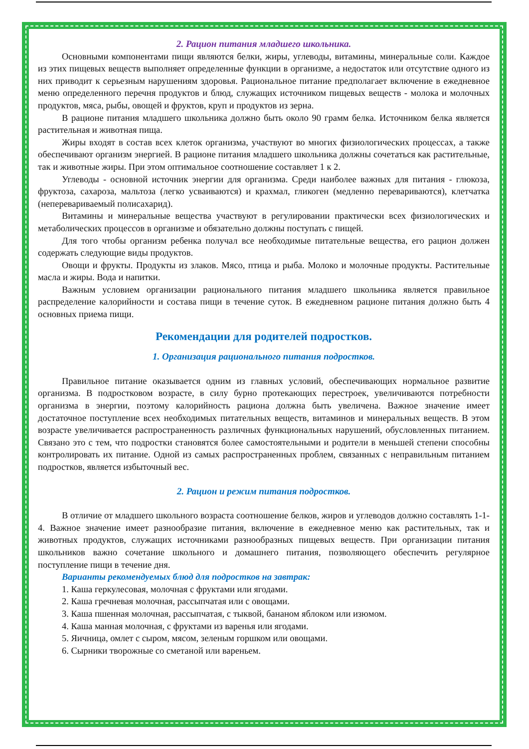2. Рацион питания младшего школьника.
Основными компонентами пищи являются белки, жиры, углеводы, витамины, минеральные соли. Каждое из этих пищевых веществ выполняет определенные функции в организме, а недостаток или отсутствие одного из них приводит к серьезным нарушениям здоровья. Рациональное питание предполагает включение в ежедневное меню определенного перечня продуктов и блюд, служащих источником пищевых веществ - молока и молочных продуктов, мяса, рыбы, овощей и фруктов, круп и продуктов из зерна.
В рационе питания младшего школьника должно быть около 90 грамм белка. Источником белка является растительная и животная пища.
Жиры входят в состав всех клеток организма, участвуют во многих физиологических процессах, а также обеспечивают организм энергией. В рационе питания младшего школьника должны сочетаться как растительные, так и животные жиры. При этом оптимальное соотношение составляет 1 к 2.
Углеводы - основной источник энергии для организма. Среди наиболее важных для питания - глюкоза, фруктоза, сахароза, мальтоза (легко усваиваются) и крахмал, гликоген (медленно перевариваются), клетчатка (неперевариваемый полисахарид).
Витамины и минеральные вещества участвуют в регулировании практически всех физиологических и метаболических процессов в организме и обязательно должны поступать с пищей.
Для того чтобы организм ребенка получал все необходимые питательные вещества, его рацион должен содержать следующие виды продуктов.
Овощи и фрукты. Продукты из злаков. Мясо, птица и рыба. Молоко и молочные продукты. Растительные масла и жиры. Вода и напитки.
Важным условием организации рационального питания младшего школьника является правильное распределение калорийности и состава пищи в течение суток. В ежедневном рационе питания должно быть 4 основных приема пищи.
Рекомендации для родителей подростков.
1. Организация рационального питания подростков.
Правильное питание оказывается одним из главных условий, обеспечивающих нормальное развитие организма. В подростковом возрасте, в силу бурно протекающих перестроек, увеличиваются потребности организма в энергии, поэтому калорийность рациона должна быть увеличена. Важное значение имеет достаточное поступление всех необходимых питательных веществ, витаминов и минеральных веществ. В этом возрасте увеличивается распространенность различных функциональных нарушений, обусловленных питанием. Связано это с тем, что подростки становятся более самостоятельными и родители в меньшей степени способны контролировать их питание. Одной из самых распространенных проблем, связанных с неправильным питанием подростков, является избыточный вес.
2. Рацион и режим питания подростков.
В отличие от младшего школьного возраста соотношение белков, жиров и углеводов должно составлять 1-1-4. Важное значение имеет разнообразие питания, включение в ежедневное меню как растительных, так и животных продуктов, служащих источниками разнообразных пищевых веществ. При организации питания школьников важно сочетание школьного и домашнего питания, позволяющего обеспечить регулярное поступление пищи в течение дня.
Варианты рекомендуемых блюд для подростков на завтрак:
1. Каша геркулесовая, молочная с фруктами или ягодами.
2. Каша гречневая молочная, рассыпчатая или с овощами.
3. Каша пшенная молочная, рассыпчатая, с тыквой, бананом яблоком или изюмом.
4. Каша манная молочная, с фруктами из варенья или ягодами.
5. Яичница, омлет с сыром, мясом, зеленым горшком или овощами.
6. Сырники творожные со сметаной или вареньем.